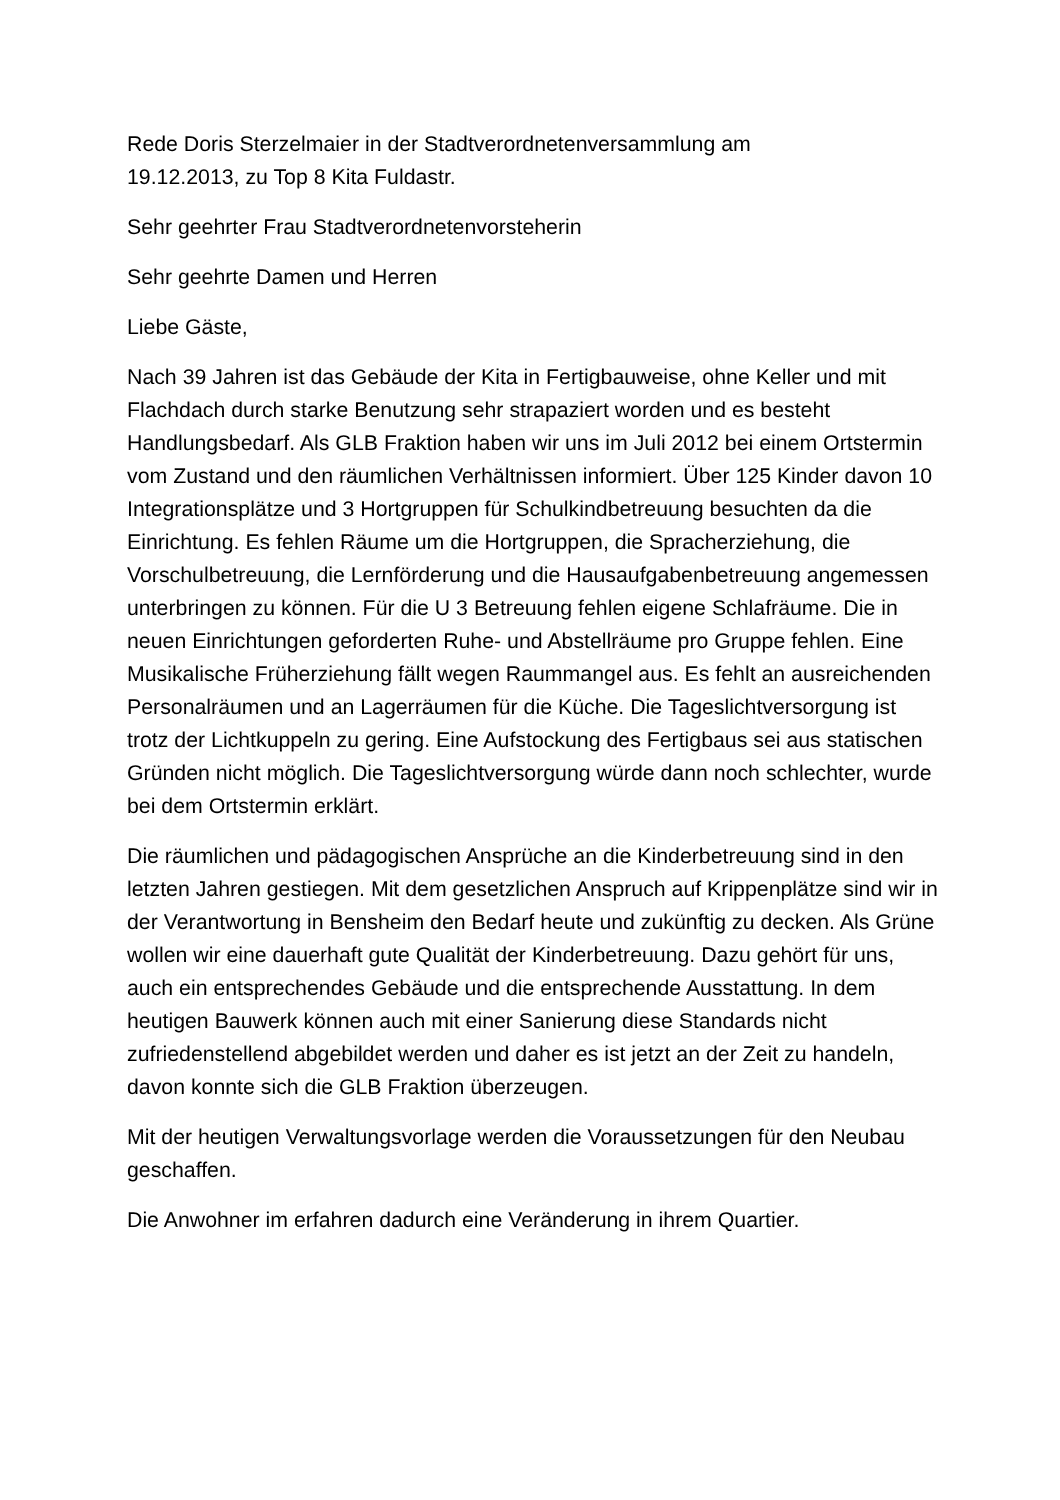Rede Doris Sterzelmaier in der Stadtverordnetenversammlung am
19.12.2013, zu Top 8 Kita Fuldastr.
Sehr geehrter Frau Stadtverordnetenvorsteherin
Sehr geehrte Damen und Herren
Liebe Gäste,
Nach 39 Jahren ist das Gebäude der Kita in Fertigbauweise, ohne Keller und mit Flachdach durch starke Benutzung sehr strapaziert worden und es besteht Handlungsbedarf. Als GLB Fraktion haben wir uns im Juli 2012 bei einem Ortstermin vom Zustand und den räumlichen Verhältnissen informiert. Über 125 Kinder davon 10 Integrationsplätze und 3 Hortgruppen für Schulkindbetreuung besuchten da die Einrichtung. Es fehlen Räume um die Hortgruppen, die Spracherziehung, die Vorschulbetreuung, die Lernförderung und die Hausaufgabenbetreuung angemessen unterbringen zu können. Für die U 3 Betreuung fehlen eigene Schlafräume. Die in neuen Einrichtungen geforderten Ruhe- und Abstellräume pro Gruppe fehlen. Eine Musikalische Früherziehung fällt wegen Raummangel aus. Es fehlt an ausreichenden Personalräumen und an Lagerräumen für die Küche. Die Tageslichtversorgung ist trotz der Lichtkuppeln zu gering. Eine Aufstockung des Fertigbaus sei aus statischen Gründen nicht möglich. Die Tageslichtversorgung würde dann noch schlechter, wurde bei dem Ortstermin erklärt.
Die räumlichen und pädagogischen Ansprüche an die Kinderbetreuung sind in den letzten Jahren gestiegen. Mit dem gesetzlichen Anspruch auf Krippenplätze sind wir in der Verantwortung in Bensheim den Bedarf heute und zukünftig zu decken. Als Grüne wollen wir eine dauerhaft gute Qualität der Kinderbetreuung. Dazu gehört für uns, auch ein entsprechendes Gebäude und die entsprechende Ausstattung. In dem heutigen Bauwerk können auch mit einer Sanierung diese Standards nicht zufriedenstellend abgebildet werden und daher es ist jetzt an der Zeit zu handeln, davon konnte sich die GLB Fraktion überzeugen.
Mit der heutigen Verwaltungsvorlage werden die Voraussetzungen für den Neubau geschaffen.
Die Anwohner im erfahren dadurch eine Veränderung in ihrem Quartier.